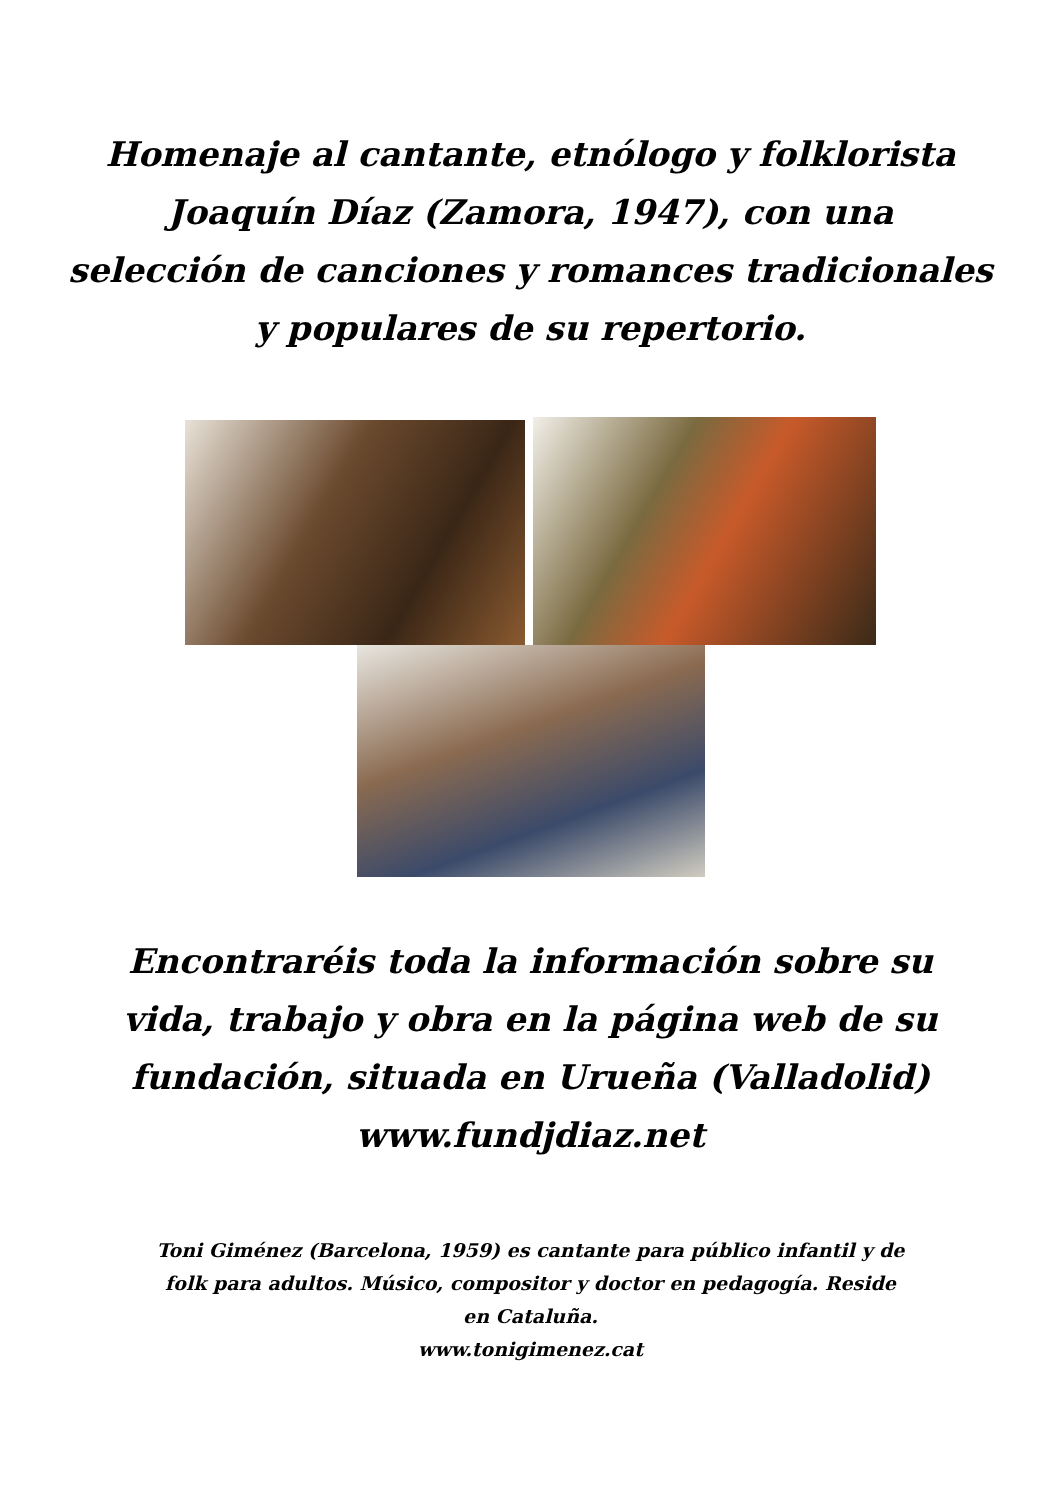Homenaje al cantante, etnólogo y folklorista
Joaquín Díaz (Zamora, 1947), con una
selección de canciones y romances tradicionales
y populares de su repertorio.
Encontraréis toda la información sobre su
vida, trabajo y obra en la página web de su
fundación, situada en Urueña (Valladolid)
www.fundjdiaz.net
Toni Giménez (Barcelona, 1959) es cantante para público infantil y de folk para adultos. Músico, compositor y doctor en pedagogía. Reside en Cataluña.
www.tonigimenez.cat